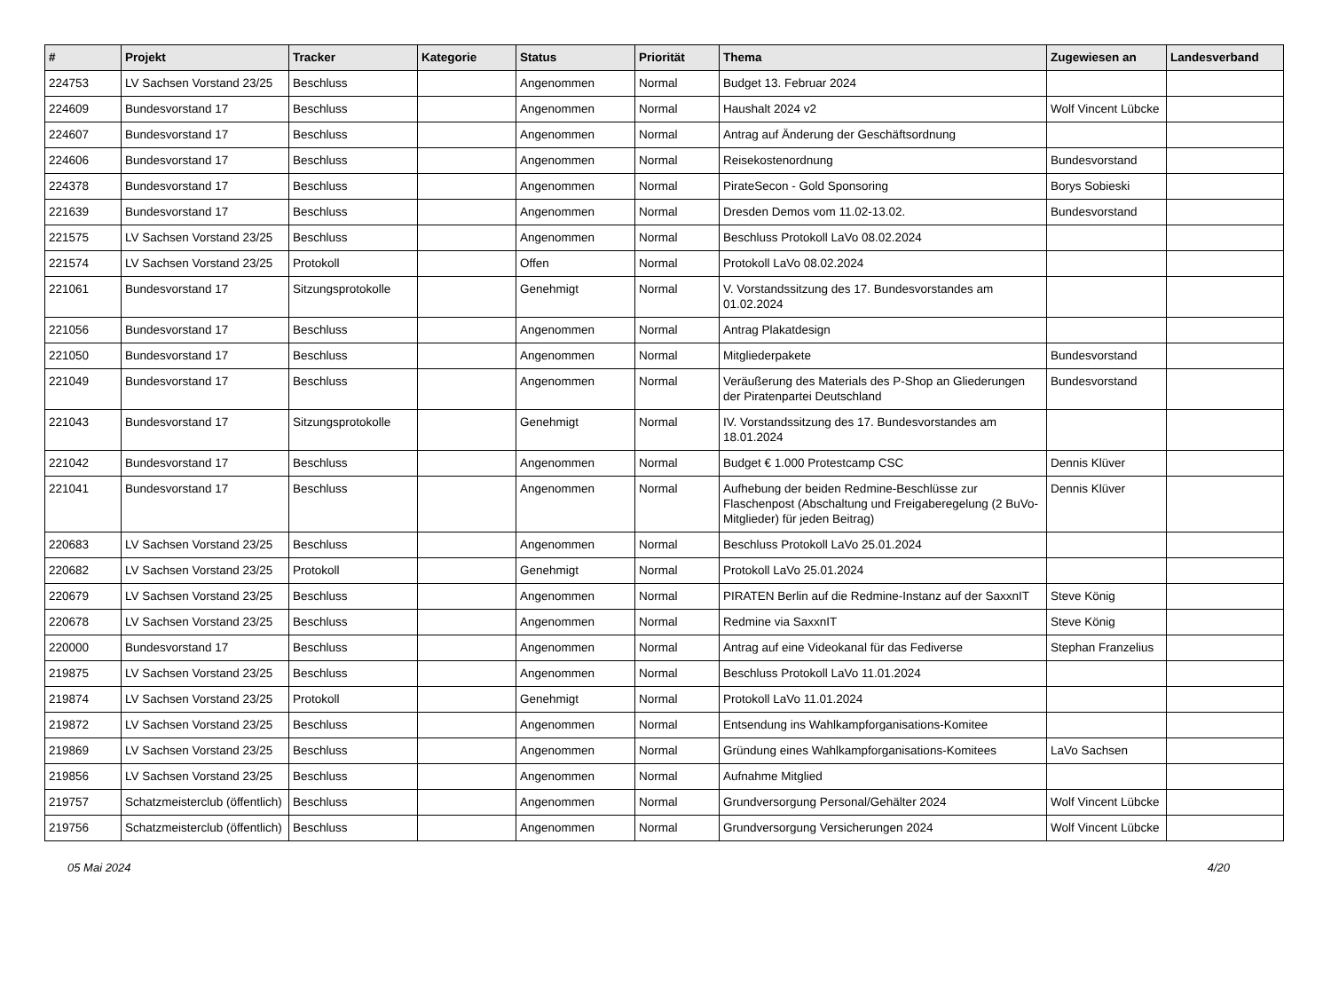| # | Projekt | Tracker | Kategorie | Status | Priorität | Thema | Zugewiesen an | Landesverband |
| --- | --- | --- | --- | --- | --- | --- | --- | --- |
| 224753 | LV Sachsen Vorstand 23/25 | Beschluss | | Angenommen | Normal | Budget 13. Februar 2024 | | |
| 224609 | Bundesvorstand 17 | Beschluss | | Angenommen | Normal | Haushalt 2024 v2 | Wolf Vincent Lübcke | |
| 224607 | Bundesvorstand 17 | Beschluss | | Angenommen | Normal | Antrag auf Änderung der Geschäftsordnung | | |
| 224606 | Bundesvorstand 17 | Beschluss | | Angenommen | Normal | Reisekostenordnung | Bundesvorstand | |
| 224378 | Bundesvorstand 17 | Beschluss | | Angenommen | Normal | PirateSecon - Gold Sponsoring | Borys Sobieski | |
| 221639 | Bundesvorstand 17 | Beschluss | | Angenommen | Normal | Dresden Demos vom 11.02-13.02. | Bundesvorstand | |
| 221575 | LV Sachsen Vorstand 23/25 | Beschluss | | Angenommen | Normal | Beschluss Protokoll LaVo 08.02.2024 | | |
| 221574 | LV Sachsen Vorstand 23/25 | Protokoll | | Offen | Normal | Protokoll LaVo 08.02.2024 | | |
| 221061 | Bundesvorstand 17 | Sitzungsprotokolle | | Genehmigt | Normal | V. Vorstandssitzung des 17. Bundesvorstandes am 01.02.2024 | | |
| 221056 | Bundesvorstand 17 | Beschluss | | Angenommen | Normal | Antrag Plakatdesign | | |
| 221050 | Bundesvorstand 17 | Beschluss | | Angenommen | Normal | Mitgliederpakete | Bundesvorstand | |
| 221049 | Bundesvorstand 17 | Beschluss | | Angenommen | Normal | Veräußerung des Materials des P-Shop an Gliederungen der Piratenpartei Deutschland | Bundesvorstand | |
| 221043 | Bundesvorstand 17 | Sitzungsprotokolle | | Genehmigt | Normal | IV. Vorstandssitzung des 17. Bundesvorstandes am 18.01.2024 | | |
| 221042 | Bundesvorstand 17 | Beschluss | | Angenommen | Normal | Budget € 1.000 Protestcamp CSC | Dennis Klüver | |
| 221041 | Bundesvorstand 17 | Beschluss | | Angenommen | Normal | Aufhebung der beiden Redmine-Beschlüsse zur Flaschenpost (Abschaltung und Freigaberegelung (2 BuVo-Mitglieder) für jeden Beitrag) | Dennis Klüver | |
| 220683 | LV Sachsen Vorstand 23/25 | Beschluss | | Angenommen | Normal | Beschluss Protokoll LaVo 25.01.2024 | | |
| 220682 | LV Sachsen Vorstand 23/25 | Protokoll | | Genehmigt | Normal | Protokoll LaVo 25.01.2024 | | |
| 220679 | LV Sachsen Vorstand 23/25 | Beschluss | | Angenommen | Normal | PIRATEN Berlin auf die Redmine-Instanz auf der SaxxnIT | Steve König | |
| 220678 | LV Sachsen Vorstand 23/25 | Beschluss | | Angenommen | Normal | Redmine via SaxxnIT | Steve König | |
| 220000 | Bundesvorstand 17 | Beschluss | | Angenommen | Normal | Antrag auf eine Videokanal für das Fediverse | Stephan Franzelius | |
| 219875 | LV Sachsen Vorstand 23/25 | Beschluss | | Angenommen | Normal | Beschluss Protokoll LaVo 11.01.2024 | | |
| 219874 | LV Sachsen Vorstand 23/25 | Protokoll | | Genehmigt | Normal | Protokoll LaVo 11.01.2024 | | |
| 219872 | LV Sachsen Vorstand 23/25 | Beschluss | | Angenommen | Normal | Entsendung ins Wahlkampforganisations-Komitee | | |
| 219869 | LV Sachsen Vorstand 23/25 | Beschluss | | Angenommen | Normal | Gründung eines Wahlkampforganisations-Komitees | LaVo Sachsen | |
| 219856 | LV Sachsen Vorstand 23/25 | Beschluss | | Angenommen | Normal | Aufnahme Mitglied | | |
| 219757 | Schatzmeisterclub (öffentlich) | Beschluss | | Angenommen | Normal | Grundversorgung Personal/Gehälter 2024 | Wolf Vincent Lübcke | |
| 219756 | Schatzmeisterclub (öffentlich) | Beschluss | | Angenommen | Normal | Grundversorgung Versicherungen 2024 | Wolf Vincent Lübcke | |
05 Mai 2024 4/20